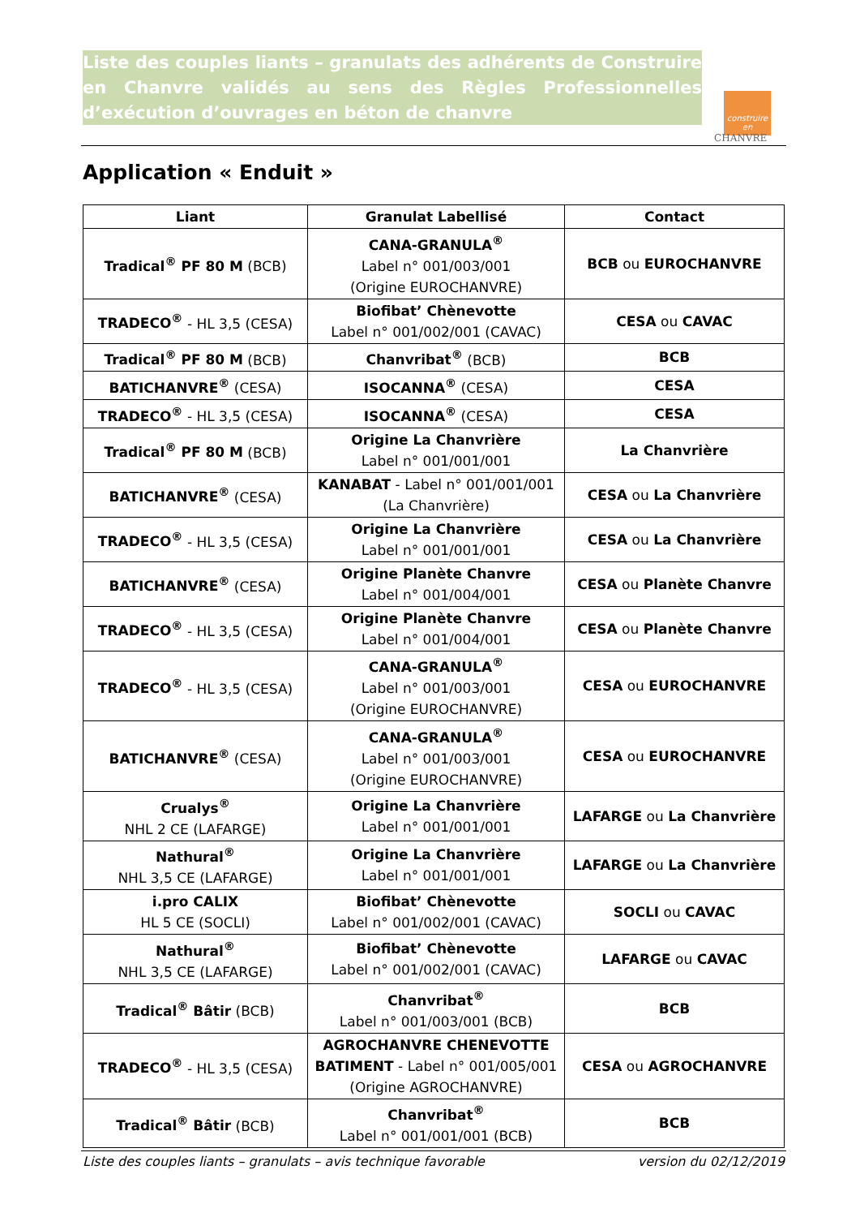Liste des couples liants – granulats des adhérents de Construire en Chanvre validés au sens des Règles Professionnelles d’exécution d’ouvrages en béton de chanvre
construire
en
CHANVRE
Application « Enduit »
| Liant | Granulat Labellisé | Contact |
| --- | --- | --- |
| Tradical<sup>®</sup> PF 80 M (BCB) | CANA-GRANULA<sup>®</sup> Label n° 001/003/001 (Origine EUROCHANVRE) | BCB ou EUROCHANVRE |
| TRADECO<sup>®</sup> - HL 3,5 (CESA) | Biofibat’ Chènevotte Label n° 001/002/001 (CAVAC) | CESA ou CAVAC |
| Tradical<sup>®</sup> PF 80 M (BCB) | Chanvribat<sup>®</sup> (BCB) | BCB |
| BATICHANVRE<sup>®</sup> (CESA) | ISOCANNA<sup>®</sup> (CESA) | CESA |
| TRADECO<sup>®</sup> - HL 3,5 (CESA) | ISOCANNA<sup>®</sup> (CESA) | CESA |
| Tradical<sup>®</sup> PF 80 M (BCB) | Origine La Chanvrière Label n° 001/001/001 | La Chanvrière |
| BATICHANVRE<sup>®</sup> (CESA) | KANABAT - Label n° 001/001/001 (La Chanvrière) | CESA ou La Chanvrière |
| TRADECO<sup>®</sup> - HL 3,5 (CESA) | Origine La Chanvrière Label n° 001/001/001 | CESA ou La Chanvrière |
| BATICHANVRE<sup>®</sup> (CESA) | Origine Planète Chanvre Label n° 001/004/001 | CESA ou Planète Chanvre |
| TRADECO<sup>®</sup> - HL 3,5 (CESA) | Origine Planète Chanvre Label n° 001/004/001 | CESA ou Planète Chanvre |
| TRADECO<sup>®</sup> - HL 3,5 (CESA) | CANA-GRANULA<sup>®</sup> Label n° 001/003/001 (Origine EUROCHANVRE) | CESA ou EUROCHANVRE |
| BATICHANVRE<sup>®</sup> (CESA) | CANA-GRANULA<sup>®</sup> Label n° 001/003/001 (Origine EUROCHANVRE) | CESA ou EUROCHANVRE |
| Crualys<sup>®</sup> NHL 2 CE (LAFARGE) | Origine La Chanvrière Label n° 001/001/001 | LAFARGE ou La Chanvrière |
| Nathural<sup>®</sup> NHL 3,5 CE (LAFARGE) | Origine La Chanvrière Label n° 001/001/001 | LAFARGE ou La Chanvrière |
| i.pro CALIX HL 5 CE (SOCLI) | Biofibat’ Chènevotte Label n° 001/002/001 (CAVAC) | SOCLI ou CAVAC |
| Nathural<sup>®</sup> NHL 3,5 CE (LAFARGE) | Biofibat’ Chènevotte Label n° 001/002/001 (CAVAC) | LAFARGE ou CAVAC |
| Tradical<sup>®</sup> Bâtir (BCB) | Chanvribat<sup>®</sup> Label n° 001/003/001 (BCB) | BCB |
| TRADECO<sup>®</sup> - HL 3,5 (CESA) | AGROCHANVRE CHENEVOTTE BATIMENT - Label n° 001/005/001 (Origine AGROCHANVRE) | CESA ou AGROCHANVRE |
| Tradical<sup>®</sup> Bâtir (BCB) | Chanvribat<sup>®</sup> Label n° 001/001/001 (BCB) | BCB |
Liste des couples liants – granulats – avis technique favorable version du 02/12/2019